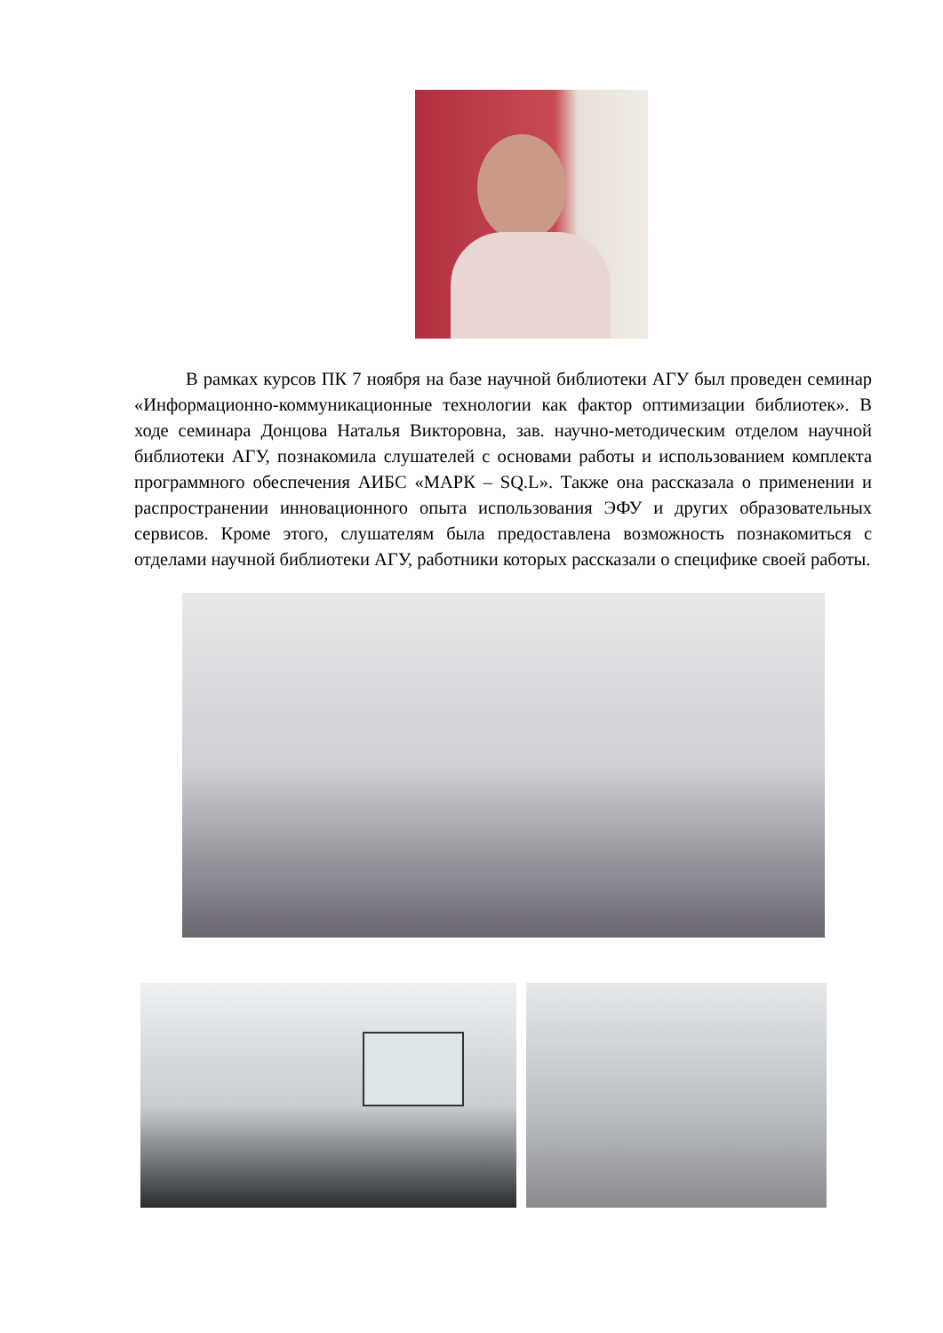В рамках курсов ПК 7 ноября на базе научной библиотеки АГУ был проведен семинар «Информационно-коммуникационные технологии как фактор оптимизации библиотек». В ходе семинара Донцова Наталья Викторовна, зав. научно-методическим отделом научной библиотеки АГУ, познакомила слушателей с основами работы и использованием комплекта программного обеспечения АИБС «МАРК – SQ.L». Также она рассказала о применении и распространении инновационного опыта использования ЭФУ и других образовательных сервисов. Кроме этого, слушателям была предоставлена возможность познакомиться с отделами научной библиотеки АГУ, работники которых рассказали о специфике своей работы.